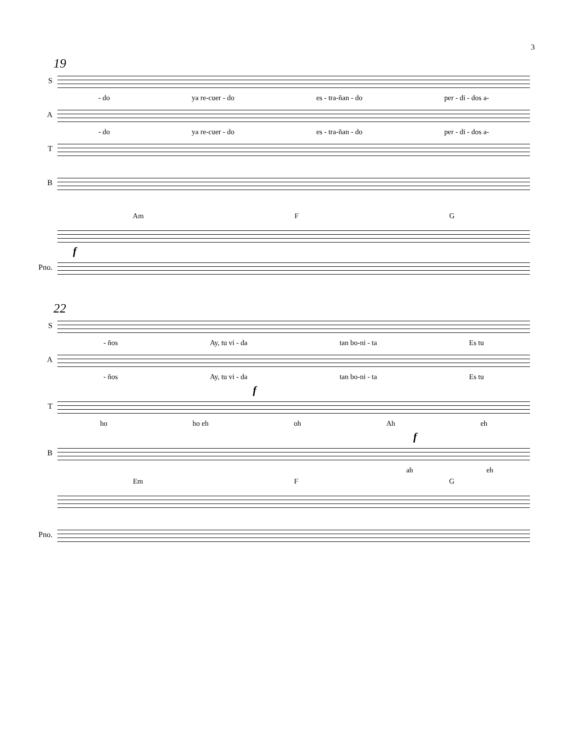3
19
S
- do ya re-cuer - do es - tra-ñan - do per - di - dos a-
A
- do ya re-cuer - do es - tra-ñan - do per - di - dos a-
T
B
Am F G
f
Pno.
22
S
- ños Ay, tu vi - da tan bo-ni - ta Es tu
A
- ños Ay, tu vi - da tan bo-ni - ta Es tu
f
T
ho ho eh oh Ah eh
f
B
ah eh
Em F G
Pno.